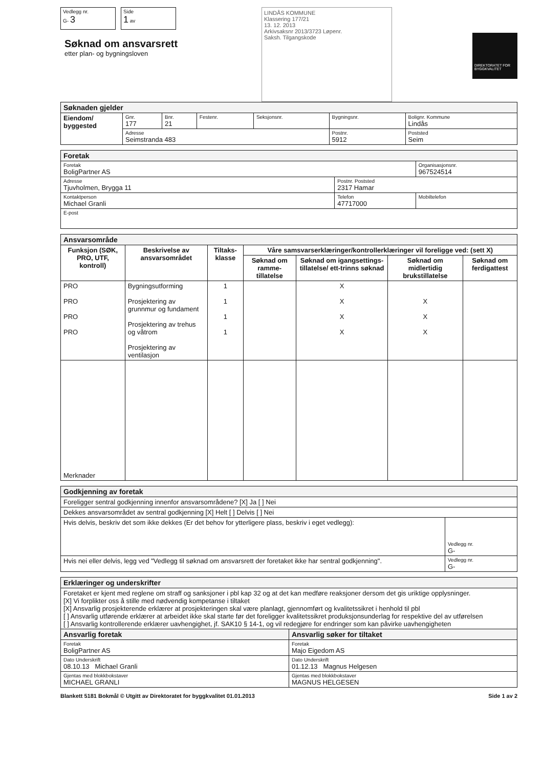Vedlegg nr.
G- 3
Side
1 av
Søknad om ansvarsrett
etter plan- og bygningsloven
LINDÅS KOMMUNE
Klassering 177/21
13. 12. 2013
Arkivsaksnr 2013/3723 Løpenr.
Saksh. Tilgangskode
DIREKTORATET FOR BYGGKVALITET
| Søknaden gjelder | | | | | | |
| Eiendom/ byggested | Gnr. 177 | Bnr. 21 | Festenr. | Seksjonsnr. | Bygningsnr. | Bolignr. Kommune Lindås |
| | Adresse Seimstranda 483 | | | | Postnr. 5912 | Poststed Seim |
| Foretak | | |
| Foretak BoligPartner AS | | Organisasjonsnr. 967524514 |
| Adresse Tjuvholmen, Brygga 11 | Postnr. Poststed 2317 Hamar | |
| Kontaktperson Michael Granli | Telefon 47717000 | Mobiltelefon |
| E-post | | |
| Ansvarsområde | | | | | | |
| Funksjon (SØK, PRO, UTF, kontroll) | Beskrivelse av ansvarsområdet | Tiltaks-klasse | Våre samsvarserklæringer/kontrollerklæringer vil foreligge ved: (sett X) | | | |
| | | | Søknad om ramme-tillatelse | Søknad om igangsettings-tillatelse/ ett-trinns søknad | Søknad om midlertidig brukstillatelse | Søknad om ferdigattest |
| PRO PRO PRO PRO | Bygningsutforming Prosjektering av grunnmur og fundament Prosjektering av trehus og våtrom Prosjektering av ventilasjon | 1 1 1 1 | | X X X X | X X X | |
| Merknader | | | | | | |
| Godkjenning av foretak | |
| Foreligger sentral godkjenning innenfor ansvarsområdene? [X] Ja [ ] Nei | |
| Dekkes ansvarsområdet av sentral godkjenning [X] Helt [ ] Delvis [ ] Nei | |
| Hvis delvis, beskriv det som ikke dekkes (Er det behov for ytterligere plass, beskriv i eget vedlegg): | Vedlegg nr. G- |
| Hvis nei eller delvis, legg ved "Vedlegg til søknad om ansvarsrett der foretaket ikke har sentral godkjenning". | Vedlegg nr. G- |
| Erklæringer og underskrifter | |
| Foretaket er kjent med reglene om straff og sanksjoner i pbl kap 32 og at det kan medføre reaksjoner dersom det gis uriktige opplysninger. [X] Vi forplikter oss å stille med nødvendig kompetanse i tiltaket [X] Ansvarlig prosjekterende erklærer at prosjekteringen skal være planlagt, gjennomført og kvalitetssikret i henhold til pbl [ ] Ansvarlig utførende erklærer at arbeidet ikke skal starte før det foreligger kvalitetssikret produksjonsunderlag for respektive del av utførelsen [ ] Ansvarlig kontrollerende erklærer uavhengighet, jf. SAK10 § 14-1, og vil redegjøre for endringer som kan påvirke uavhengigheten | |
| Ansvarlig foretak | Ansvarlig søker for tiltaket |
| Foretak BoligPartner AS | Foretak Majo Eigedom AS |
| Dato Underskrift 08.10.13 Michael Granli | Dato Underskrift 01.12.13 Magnus Helgesen |
| Gjentas med blokkbokstaver MICHAEL GRANLI | Gjentas med blokkbokstaver MAGNUS HELGESEN |
Blankett 5181 Bokmål © Utgitt av Direktoratet for byggkvalitet 01.01.2013 Side 1 av 2